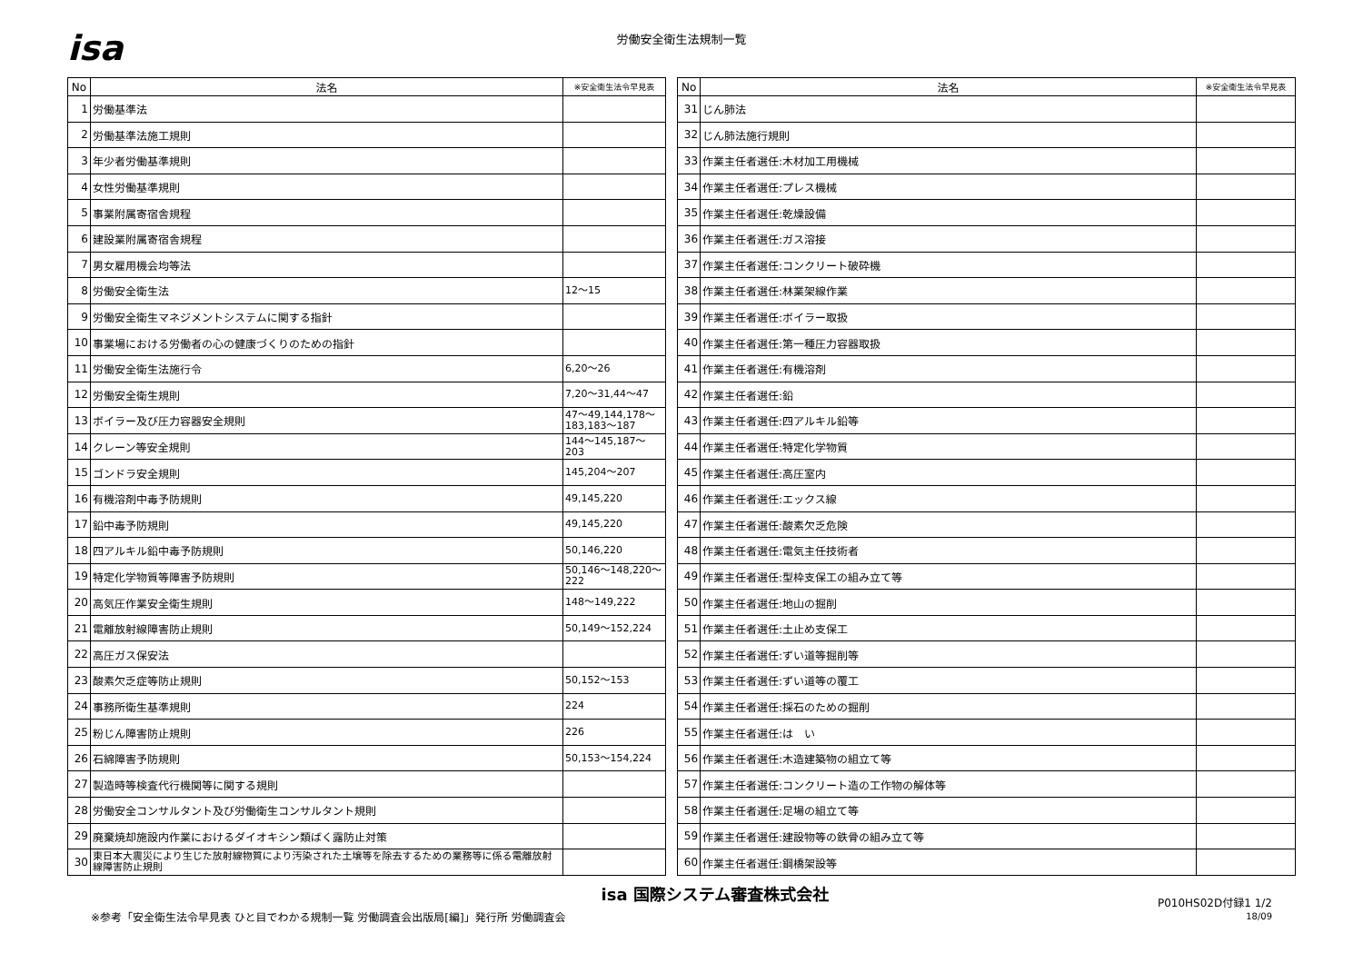isa
労働安全衛生法規制一覧
| No | 法名 | ※安全衛生法令早見表 |
| --- | --- | --- |
| 1 | 労働基準法 | |
| 2 | 労働基準法施工規則 | |
| 3 | 年少者労働基準規則 | |
| 4 | 女性労働基準規則 | |
| 5 | 事業附属寄宿舎規程 | |
| 6 | 建設業附属寄宿舎規程 | |
| 7 | 男女雇用機会均等法 | |
| 8 | 労働安全衛生法 | 12～15 |
| 9 | 労働安全衛生マネジメントシステムに関する指針 | |
| 10 | 事業場における労働者の心の健康づくりのための指針 | |
| 11 | 労働安全衛生法施行令 | 6,20～26 |
| 12 | 労働安全衛生規則 | 7,20～31,44～47 |
| 13 | ボイラー及び圧力容器安全規則 | 47～49,144,178～183,183～187 |
| 14 | クレーン等安全規則 | 144～145,187～203 |
| 15 | ゴンドラ安全規則 | 145,204～207 |
| 16 | 有機溶剤中毒予防規則 | 49,145,220 |
| 17 | 鉛中毒予防規則 | 49,145,220 |
| 18 | 四アルキル鉛中毒予防規則 | 50,146,220 |
| 19 | 特定化学物質等障害予防規則 | 50,146～148,220～222 |
| 20 | 高気圧作業安全衛生規則 | 148～149,222 |
| 21 | 電離放射線障害防止規則 | 50,149～152,224 |
| 22 | 高圧ガス保安法 | |
| 23 | 酸素欠乏症等防止規則 | 50,152～153 |
| 24 | 事務所衛生基準規則 | 224 |
| 25 | 粉じん障害防止規則 | 226 |
| 26 | 石綿障害予防規則 | 50,153～154,224 |
| 27 | 製造時等検査代行機関等に関する規則 | |
| 28 | 労働安全コンサルタント及び労働衛生コンサルタント規則 | |
| 29 | 廃棄焼却施設内作業におけるダイオキシン類ばく露防止対策 | |
| 30 | 東日本大震災により生じた放射線物質により汚染された土壌等を除去するための業務等に係る電離放射線障害防止規則 | |
| No | 法名 | ※安全衛生法令早見表 |
| --- | --- | --- |
| 31 | じん肺法 | |
| 32 | じん肺法施行規則 | |
| 33 | 作業主任者選任:木材加工用機械 | |
| 34 | 作業主任者選任:プレス機械 | |
| 35 | 作業主任者選任:乾燥設備 | |
| 36 | 作業主任者選任:ガス溶接 | |
| 37 | 作業主任者選任:コンクリート破砕機 | |
| 38 | 作業主任者選任:林業架線作業 | |
| 39 | 作業主任者選任:ボイラー取扱 | |
| 40 | 作業主任者選任:第一種圧力容器取扱 | |
| 41 | 作業主任者選任:有機溶剤 | |
| 42 | 作業主任者選任:鉛 | |
| 43 | 作業主任者選任:四アルキル鉛等 | |
| 44 | 作業主任者選任:特定化学物質 | |
| 45 | 作業主任者選任:高圧室内 | |
| 46 | 作業主任者選任:エックス線 | |
| 47 | 作業主任者選任:酸素欠乏危険 | |
| 48 | 作業主任者選任:電気主任技術者 | |
| 49 | 作業主任者選任:型枠支保工の組み立て等 | |
| 50 | 作業主任者選任:地山の掘削 | |
| 51 | 作業主任者選任:土止め支保工 | |
| 52 | 作業主任者選任:ずい道等掘削等 | |
| 53 | 作業主任者選任:ずい道等の覆工 | |
| 54 | 作業主任者選任:採石のための掘削 | |
| 55 | 作業主任者選任:は い | |
| 56 | 作業主任者選任:木造建築物の組立て等 | |
| 57 | 作業主任者選任:コンクリート造の工作物の解体等 | |
| 58 | 作業主任者選任:足場の組立て等 | |
| 59 | 作業主任者選任:建設物等の鉄骨の組み立て等 | |
| 60 | 作業主任者選任:鋼橋架設等 | |
isa 国際システム審査株式会社
※参考「安全衛生法令早見表 ひと目でわかる規制一覧 労働調査会出版局[編]」発行所 労働調査会
P010HS02D付録1 1/2
18/09